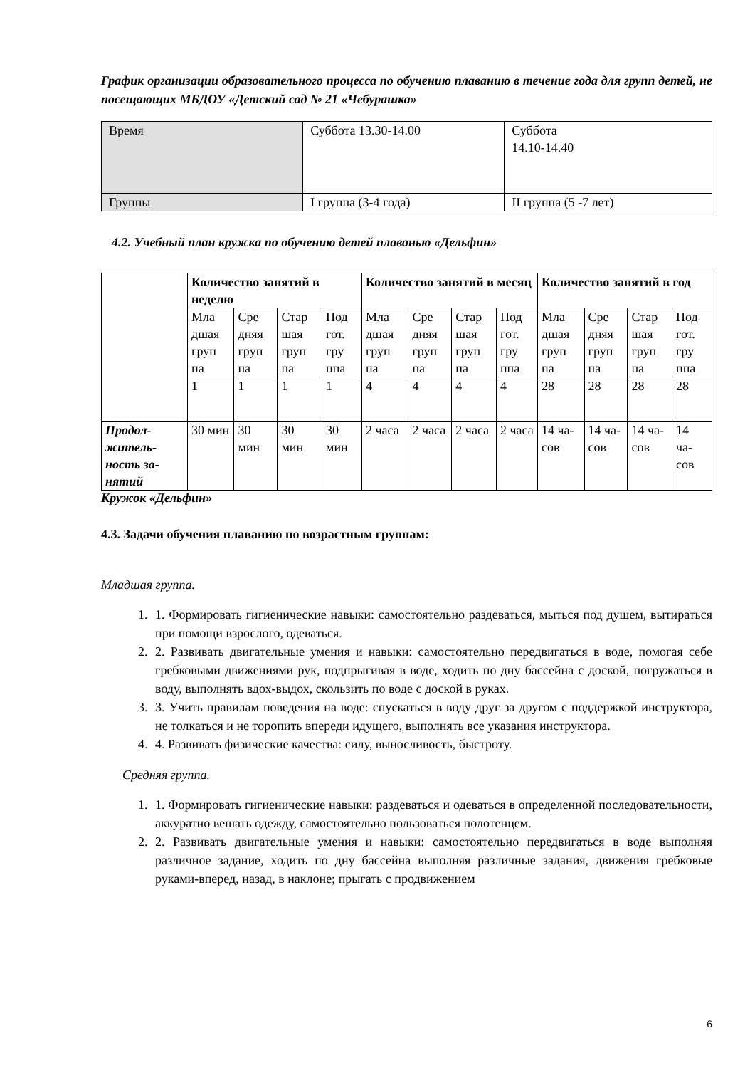График организации образовательного процесса по обучению плаванию в течение года для групп детей, не посещающих МБДОУ «Детский сад № 21 «Чебурашка»
| Время | Суббота 13.30-14.00 | Суббота 14.10-14.40 |
| Группы | I группа (3-4 года) | II группа (5 -7 лет) |
4.2. Учебный план кружка по обучению детей плаванью «Дельфин»
| | Количество занятий в неделю | | | | Количество занятий в месяц | | | | Количество занятий в год | | | |
| | Мла дшая груп па | Сре дняя груп па | Стар шая груп па | Под гот. гру ппа | Мла дшая груп па | Сре дняя груп па | Стар шая груп па | Под гот. гру ппа | Мла дшая груп па | Сре дняя груп па | Стар шая груп па | Под гот. гру ппа |
| | 1 | 1 | 1 | 1 | 4 | 4 | 4 | 4 | 28 | 28 | 28 | 28 |
| Продол-житель-ность за-нятий | 30 мин | 30 мин | 30 мин | 30 мин | 2 часа | 2 часа | 2 часа | 2 часа | 14 ча-сов | 14 ча-сов | 14 ча-сов | 14 ча-сов |
Кружок «Дельфин»
4.3. Задачи обучения плаванию по возрастным группам:
Младшая группа.
1. 1. Формировать гигиенические навыки: самостоятельно раздеваться, мыться под душем, вытираться при помощи взрослого, одеваться.
2. 2. Развивать двигательные умения и навыки: самостоятельно передвигаться в воде, помогая себе гребковыми движениями рук, подпрыгивая в воде, ходить по дну бассейна с доской, погружаться в воду, выполнять вдох-выдох, скользить по воде с доской в руках.
3. 3. Учить правилам поведения на воде: спускаться в воду друг за другом с поддержкой инструктора, не толкаться и не торопить впереди идущего, выполнять все указания инструктора.
4. 4. Развивать физические качества: силу, выносливость, быстроту.
Средняя группа.
1. 1. Формировать гигиенические навыки: раздеваться и одеваться в определенной последовательности, аккуратно вешать одежду, самостоятельно пользоваться полотенцем.
2. 2. Развивать двигательные умения и навыки: самостоятельно передвигаться в воде выполняя различное задание, ходить по дну бассейна выполняя различные задания, движения гребковые руками-вперед, назад, в наклоне; прыгать с продвижением
6